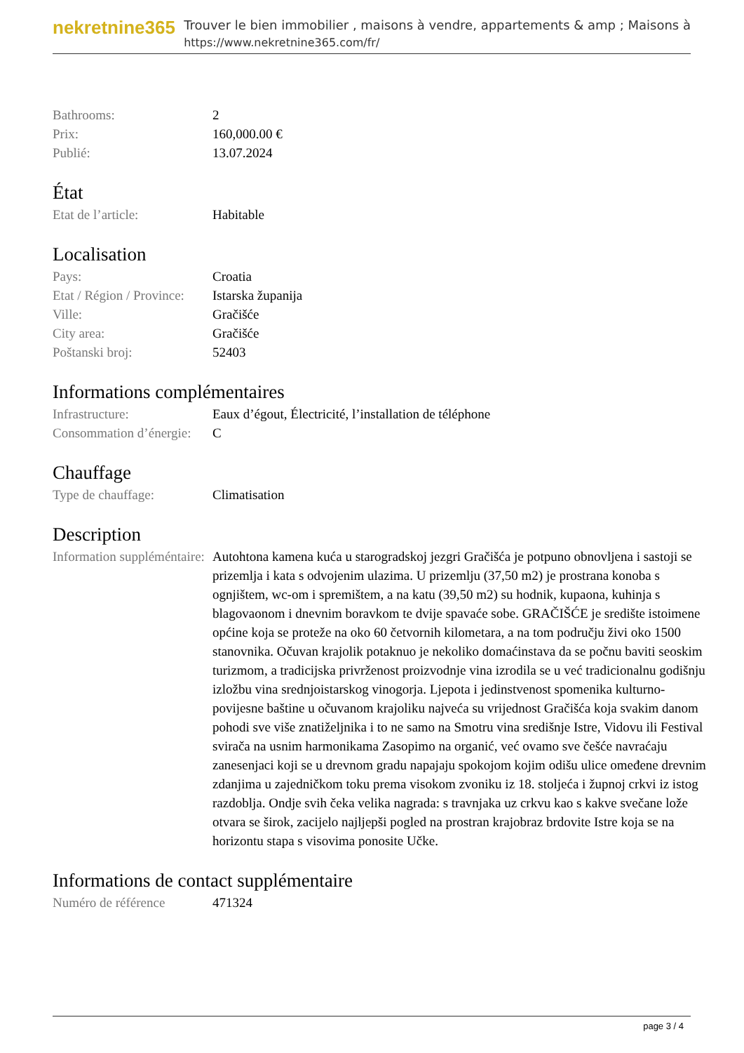nekretnine365
Trouver le bien immobilier , maisons à vendre, appartements & amp ; Maisons à
https://www.nekretnine365.com/fr/
| Bathrooms: | 2 |
| Prix: | 160,000.00 € |
| Publié: | 13.07.2024 |
État
| Etat de l’article: | Habitable |
Localisation
| Pays: | Croatia |
| Etat / Région / Province: | Istarska županija |
| Ville: | Gračišće |
| City area: | Gračišće |
| Poštanski broj: | 52403 |
Informations complémentaires
| Infrastructure: | Eaux d’égout, Électricité, l’installation de téléphone |
| Consommation d’énergie: | C |
Chauffage
| Type de chauffage: | Climatisation |
Description
| Information suppléméntaire: | Autohtona kamena kuća u starogradskoj jezgri Gračišća je potpuno obnovljena i sastoji se prizemlja i kata s odvojenim ulazima. U prizemlju (37,50 m2) je prostrana konoba s ognjištem, wc-om i spremištem, a na katu (39,50 m2) su hodnik, kupaona, kuhinja s blagovaonom i dnevnim boravkom te dvije spavaće sobe. GRAČIŠĆE je središte istoimene općine koja se proteže na oko 60 četvornih kilometara, a na tom području živi oko 1500 stanovnika. Očuvan krajolik potaknuo je nekoliko domaćinstava da se počnu baviti seoskim turizmom, a tradicijska privrženost proizvodnje vina izrodila se u već tradicionalnu godišnju izložbu vina srednjoistarskog vinogorja. Ljepota i jedinstvenost spomenika kulturno-povijesne baštine u očuvanom krajoliku najveća su vrijednost Gračišća koja svakim danom pohodi sve više znatiželjnika i to ne samo na Smotru vina središnje Istre, Vidovu ili Festival svirača na usnim harmonikama Zasopimo na organić, već ovamo sve češće navraćaju zanesenjaci koji se u drevnom gradu napajaju spokojom kojim odišu ulice omeđene drevnim zdanjima u zajedničkom toku prema visokom zvoniku iz 18. stoljeća i župnoj crkvi iz istog razdoblja. Ondje svih čeka velika nagrada: s travnjaka uz crkvu kao s kakve svečane lože otvara se širok, zacijelo najljepši pogled na prostran krajobraz brdovite Istre koja se na horizontu stapa s visovima ponosite Učke. |
Informations de contact supplémentaire
| Numéro de référence | 471324 |
page 3 / 4